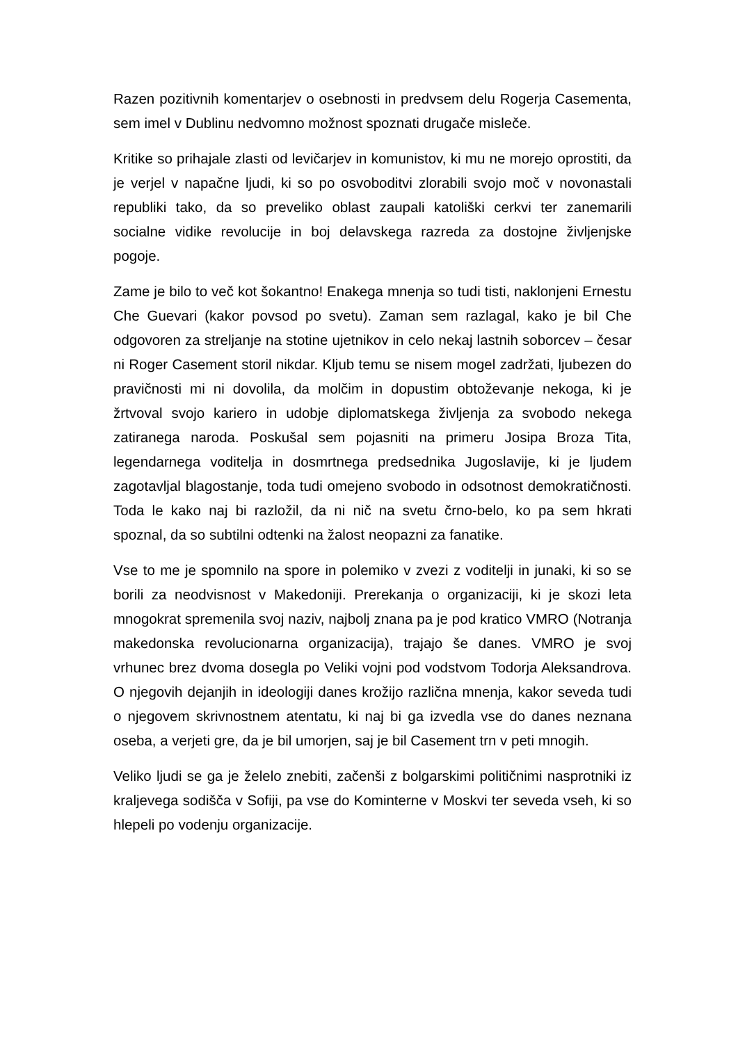Razen pozitivnih komentarjev o osebnosti in predvsem delu Rogerja Casementa, sem imel v Dublinu nedvomno možnost spoznati drugače misleče.
Kritike so prihajale zlasti od levičarjev in komunistov, ki mu ne morejo oprostiti, da je verjel v napačne ljudi, ki so po osvoboditvi zlorabili svojo moč v novonastali republiki tako, da so preveliko oblast zaupali katoliški cerkvi ter zanemarili socialne vidike revolucije in boj delavskega razreda za dostojne življenjske pogoje.
Zame je bilo to več kot šokantno! Enakega mnenja so tudi tisti, naklonjeni Ernestu Che Guevari (kakor povsod po svetu). Zaman sem razlagal, kako je bil Che odgovoren za streljanje na stotine ujetnikov in celo nekaj lastnih soborcev – česar ni Roger Casement storil nikdar. Kljub temu se nisem mogel zadržati, ljubezen do pravičnosti mi ni dovolila, da molčim in dopustim obtoževanje nekoga, ki je žrtvoval svojo kariero in udobje diplomatskega življenja za svobodo nekega zatiranega naroda. Poskušal sem pojasniti na primeru Josipa Broza Tita, legendarnega voditelja in dosmrtnega predsednika Jugoslavije, ki je ljudem zagotavljal blagostanje, toda tudi omejeno svobodo in odsotnost demokratičnosti. Toda le kako naj bi razložil, da ni nič na svetu črno-belo, ko pa sem hkrati spoznal, da so subtilni odtenki na žalost neopazni za fanatike.
Vse to me je spomnilo na spore in polemiko v zvezi z voditelji in junaki, ki so se borili za neodvisnost v Makedoniji. Prerekanja o organizaciji, ki je skozi leta mnogokrat spremenila svoj naziv, najbolj znana pa je pod kratico VMRO (Notranja makedonska revolucionarna organizacija), trajajo še danes. VMRO je svoj vrhunec brez dvoma dosegla po Veliki vojni pod vodstvom Todorja Aleksandrova. O njegovih dejanjih in ideologiji danes krožijo različna mnenja, kakor seveda tudi o njegovem skrivnostnem atentatu, ki naj bi ga izvedla vse do danes neznana oseba, a verjeti gre, da je bil umorjen, saj je bil Casement trn v peti mnogih.
Veliko ljudi se ga je želelo znebiti, začenši z bolgarskimi političnimi nasprotniki iz kraljevega sodišča v Sofiji, pa vse do Kominterne v Moskvi ter seveda vseh, ki so hlepeli po vodenju organizacije.